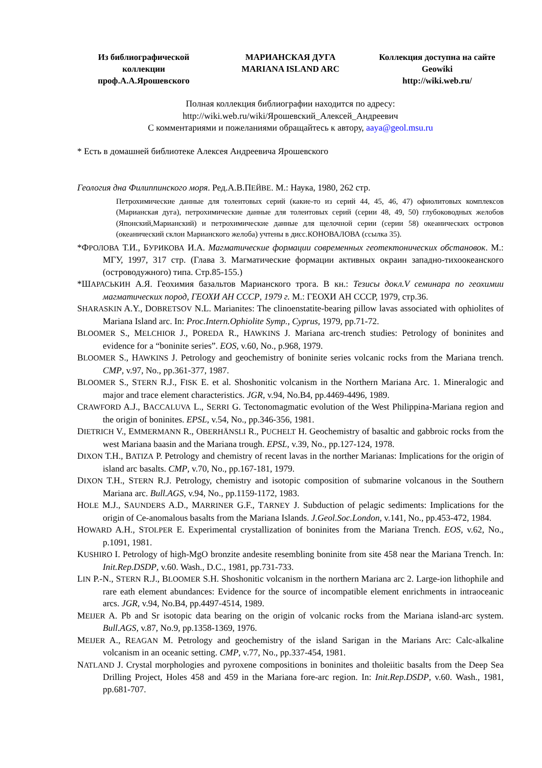Из библиографической коллекции проф.А.А.Ярошевского
МАРИАНСКАЯ ДУГА
MARIANA ISLAND ARC
Коллекция доступна на сайте Geowiki
http://wiki.web.ru/
Полная коллекция библиографии находится по адресу:
http://wiki.web.ru/wiki/Ярошевский_Алексей_Андреевич
С комментариями и пожеланиями обращайтесь к автору, aaya@geol.msu.ru
* Есть в домашней библиотеке Алексея Андреевича Ярошевского
Геология дна Филиппинского моря. Ред.А.В.ПЕЙВЕ. М.: Наука, 1980, 262 стр.
Петрохимические данные для толеитовых серий (какие-то из серий 44, 45, 46, 47) офиолитовых комплексов (Марианская дуга), петрохимические данные для толеитовых серий (серии 48, 49, 50) глубоководных желобов (Японский,Марианский) и петрохимические данные для щелочной серии (серии 58) океанических островов (океанический склон Марианского желоба) учтены в дисс.КОНОВАЛОВА (ссылка 35).
*ФРОЛОВА Т.И., БУРИКОВА И.А. Магматические формации современных геотектонических обстановок. М.: МГУ, 1997, 317 стр. (Глава 3. Магматические формации активных окраин западно-тихоокеанского (островодужного) типа. Стр.85-155.)
*ШАРАСЬКИН А.Я. Геохимия базальтов Марианского трога. В кн.: Тезисы докл.V семинара по геохимии магматических пород, ГЕОХИ АН СССР, 1979 г. М.: ГЕОХИ АН СССР, 1979, стр.36.
SHARASKIN A.Y., DOBRETSOV N.L. Marianites: The clinoenstatite-bearing pillow lavas associated with ophiolites of Mariana Island arc. In: Proc.Intern.Ophiolite Symp., Cyprus, 1979, pp.71-72.
BLOOMER S., MELCHIOR J., POREDA R., HAWKINS J. Mariana arc-trench studies: Petrology of boninites and evidence for a “boninite series”. EOS, v.60, No., p.968, 1979.
BLOOMER S., HAWKINS J. Petrology and geochemistry of boninite series volcanic rocks from the Mariana trench. CMP, v.97, No., pp.361-377, 1987.
BLOOMER S., STERN R.J., FISK E. et al. Shoshonitic volcanism in the Northern Mariana Arc. 1. Mineralogic and major and trace element characteristics. JGR, v.94, No.B4, pp.4469-4496, 1989.
CRAWFORD A.J., BACCALUVA L., SERRI G. Tectonomagmatic evolution of the West Philippina-Mariana region and the origin of boninites. EPSL, v.54, No., pp.346-356, 1981.
DIETRICH V., EMMERMANN R., OBERHÄNSLI R., PUCHELT H. Geochemistry of basaltic and gabbroic rocks from the west Mariana baasin and the Mariana trough. EPSL, v.39, No., pp.127-124, 1978.
DIXON T.H., BATIZA P. Petrology and chemistry of recent lavas in the norther Marianas: Implications for the origin of island arc basalts. CMP, v.70, No., pp.167-181, 1979.
DIXON T.H., STERN R.J. Petrology, chemistry and isotopic composition of submarine volcanous in the Southern Mariana arc. Bull.AGS, v.94, No., pp.1159-1172, 1983.
HOLE M.J., SAUNDERS A.D., MARRINER G.F., TARNEY J. Subduction of pelagic sediments: Implications for the origin of Ce-anomalous basalts from the Mariana Islands. J.Geol.Soc.London, v.141, No., pp.453-472, 1984.
HOWARD A.H., STOLPER E. Experimental crystallization of boninites from the Mariana Trench. EOS, v.62, No., p.1091, 1981.
KUSHIRO I. Petrology of high-MgO bronzite andesite resembling boninite from site 458 near the Mariana Trench. In: Init.Rep.DSDP, v.60. Wash., D.C., 1981, pp.731-733.
LIN P.-N., STERN R.J., BLOOMER S.H. Shoshonitic volcanism in the northern Mariana arc 2. Large-ion lithophile and rare eath element abundances: Evidence for the source of incompatible element enrichments in intraoceanic arcs. JGR, v.94, No.B4, pp.4497-4514, 1989.
MEIJER A. Pb and Sr isotopic data bearing on the origin of volcanic rocks from the Mariana island-arc system. Bull.AGS, v.87, No.9, pp.1358-1369, 1976.
MEIJER A., REAGAN M. Petrology and geochemistry of the island Sarigan in the Marians Arc: Calc-alkaline volcanism in an oceanic setting. CMP, v.77, No., pp.337-454, 1981.
NATLAND J. Crystal morphologies and pyroxene compositions in boninites and tholeiitic basalts from the Deep Sea Drilling Project, Holes 458 and 459 in the Mariana fore-arc region. In: Init.Rep.DSDP, v.60. Wash., 1981, pp.681-707.